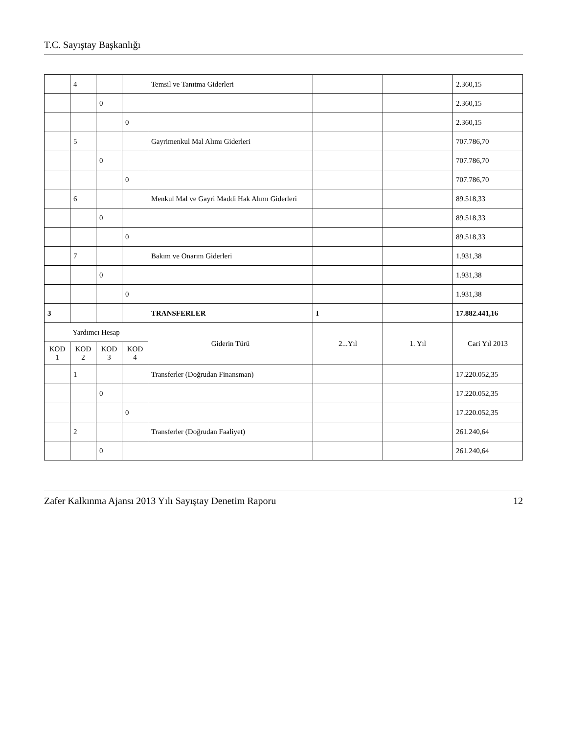T.C. Sayıştay Başkanlığı
| | 4 | | | Temsil ve Tanıtma Giderleri | | | 2.360,15 |
| | | 0 | | | | | 2.360,15 |
| | | | 0 | | | | 2.360,15 |
| | 5 | | | Gayrimenkul Mal Alımı Giderleri | | | 707.786,70 |
| | | 0 | | | | | 707.786,70 |
| | | | 0 | | | | 707.786,70 |
| | 6 | | | Menkul Mal ve Gayri Maddi Hak Alımı Giderleri | | | 89.518,33 |
| | | 0 | | | | | 89.518,33 |
| | | | 0 | | | | 89.518,33 |
| | 7 | | | Bakım ve Onarım Giderleri | | | 1.931,38 |
| | | 0 | | | | | 1.931,38 |
| | | | 0 | | | | 1.931,38 |
| 3 | | | | TRANSFERLER | I | | 17.882.441,16 |
| Yardımcı Hesap | | | | Giderin Türü | 2...Yıl | 1. Yıl | Cari Yıl 2013 |
| KOD 1 | KOD 2 | KOD 3 | KOD 4 | | | | |
| | 1 | | | Transferler (Doğrudan Finansman) | | | 17.220.052,35 |
| | | 0 | | | | | 17.220.052,35 |
| | | | 0 | | | | 17.220.052,35 |
| | 2 | | | Transferler (Doğrudan Faaliyet) | | | 261.240,64 |
| | | 0 | | | | | 261.240,64 |
Zafer Kalkınma Ajansı 2013 Yılı Sayıştay Denetim Raporu 12